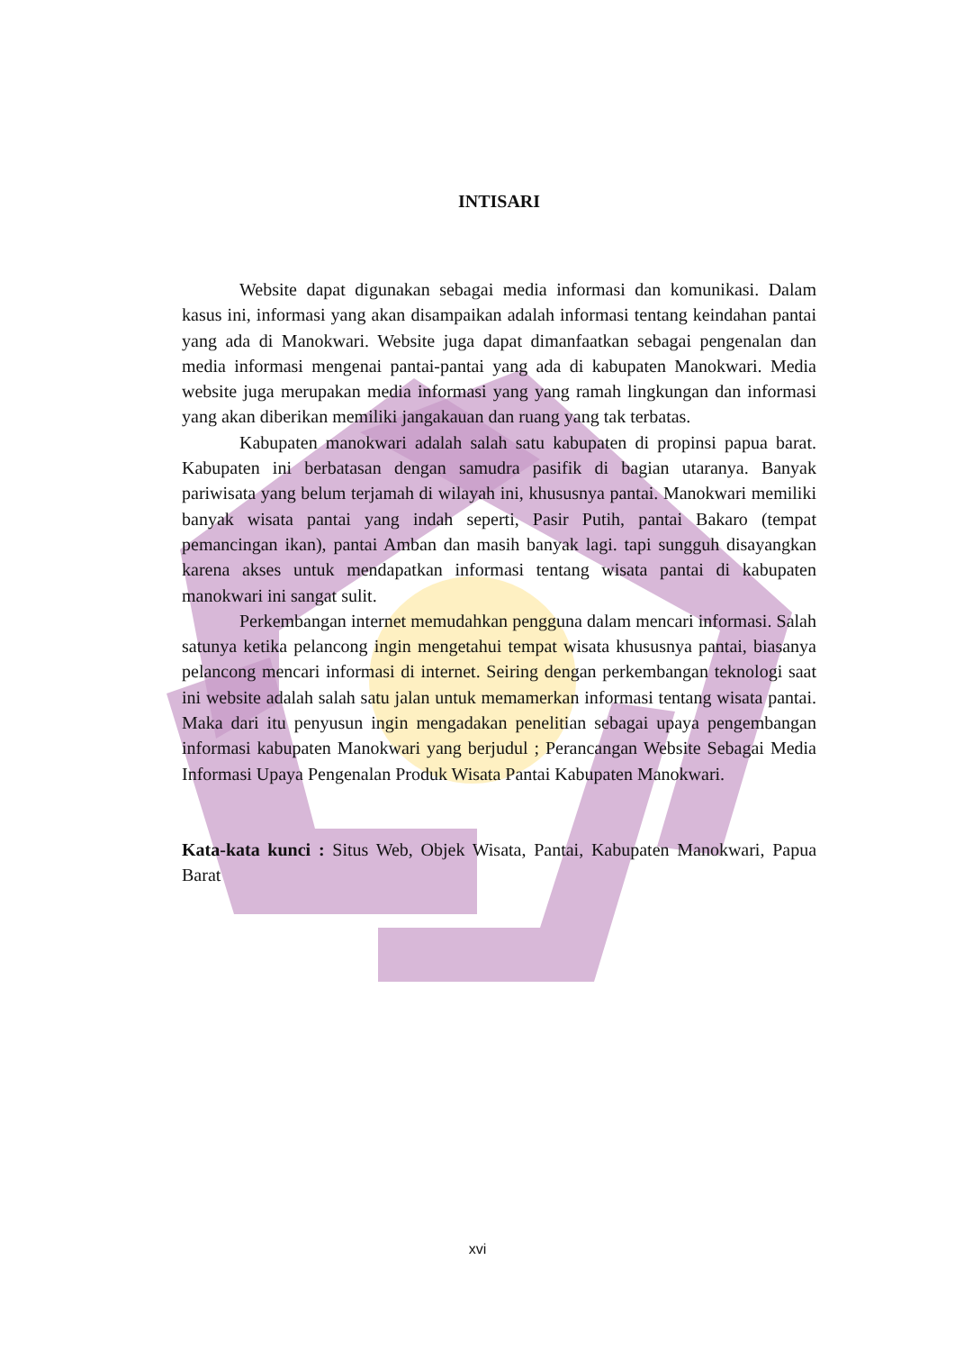INTISARI
Website dapat digunakan sebagai media informasi dan komunikasi. Dalam kasus ini, informasi yang akan disampaikan adalah informasi tentang keindahan pantai yang ada di Manokwari. Website juga dapat dimanfaatkan sebagai pengenalan dan media informasi mengenai pantai-pantai yang ada di kabupaten Manokwari. Media website juga merupakan media informasi yang yang ramah lingkungan dan informasi yang akan diberikan memiliki jangakauan dan ruang yang tak terbatas.
Kabupaten manokwari adalah salah satu kabupaten di propinsi papua barat. Kabupaten ini berbatasan dengan samudra pasifik di bagian utaranya. Banyak pariwisata yang belum terjamah di wilayah ini, khususnya pantai. Manokwari memiliki banyak wisata pantai yang indah seperti, Pasir Putih, pantai Bakaro (tempat pemancingan ikan), pantai Amban dan masih banyak lagi. tapi sungguh disayangkan karena akses untuk mendapatkan informasi tentang wisata pantai di kabupaten manokwari ini sangat sulit.
Perkembangan internet memudahkan pengguna dalam mencari informasi. Salah satunya ketika pelancong ingin mengetahui tempat wisata khususnya pantai, biasanya pelancong mencari informasi di internet. Seiring dengan perkembangan teknologi saat ini website adalah salah satu jalan untuk memamerkan informasi tentang wisata pantai. Maka dari itu penyusun ingin mengadakan penelitian sebagai upaya pengembangan informasi kabupaten Manokwari yang berjudul ; Perancangan Website Sebagai Media Informasi Upaya Pengenalan Produk Wisata Pantai Kabupaten Manokwari.
Kata-kata kunci : Situs Web, Objek Wisata, Pantai, Kabupaten Manokwari, Papua Barat
xvi